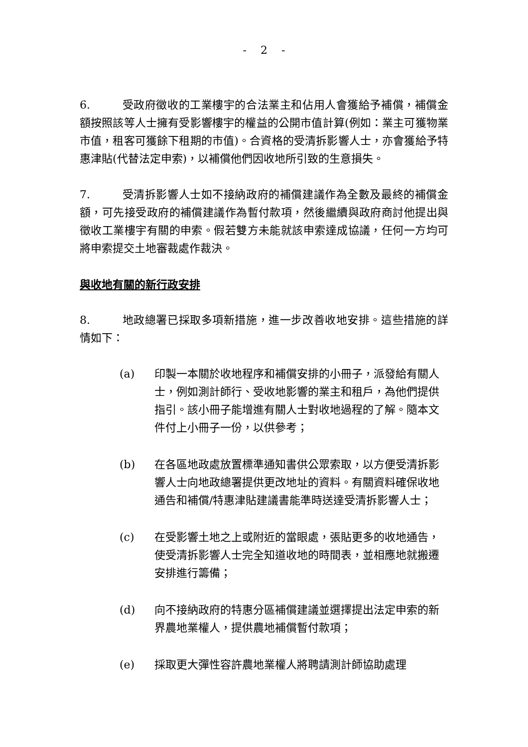- 2 -
6. 受政府徵收的工業樓宇的合法業主和佔用人會獲給予補償，補償金額按照該等人士擁有受影響樓宇的權益的公開市值計算(例如：業主可獲物業市值，租客可獲餘下租期的市值)。合資格的受清拆影響人士，亦會獲給予特惠津貼(代替法定申索)，以補償他們因收地所引致的生意損失。
7. 受清拆影響人士如不接納政府的補償建議作為全數及最終的補償金額，可先接受政府的補償建議作為暫付款項，然後繼續與政府商討他提出與徵收工業樓宇有關的申索。假若雙方未能就該申索達成協議，任何一方均可將申索提交土地審裁處作裁決。
與收地有關的新行政安排
8. 地政總署已採取多項新措施，進一步改善收地安排。這些措施的詳情如下：
(a) 印製一本關於收地程序和補償安排的小冊子，派發給有關人士，例如測計師行、受收地影響的業主和租戶，為他們提供指引。該小冊子能增進有關人士對收地過程的了解。隨本文件付上小冊子一份，以供參考；
(b) 在各區地政處放置標準通知書供公眾索取，以方便受清拆影響人士向地政總署提供更改地址的資料。有關資料確保收地通告和補償/特惠津貼建議書能準時送達受清拆影響人士；
(c) 在受影響土地之上或附近的當眼處，張貼更多的收地通告，使受清拆影響人士完全知道收地的時間表，並相應地就搬遷安排進行籌備；
(d) 向不接納政府的特惠分區補償建議並選擇提出法定申索的新界農地業權人，提供農地補償暫付款項；
(e) 採取更大彈性容許農地業權人將聘請測計師協助處理